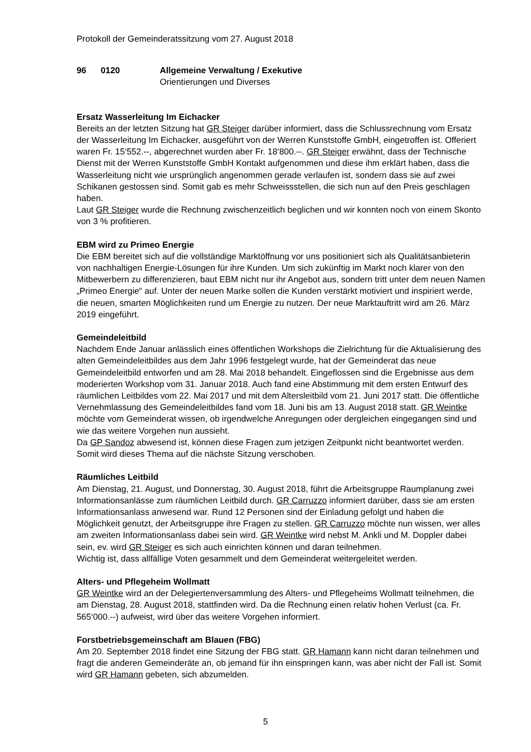Protokoll der Gemeinderatssitzung vom 27. August 2018
96 0120 Allgemeine Verwaltung / Exekutive
Orientierungen und Diverses
Ersatz Wasserleitung Im Eichacker
Bereits an der letzten Sitzung hat GR Steiger darüber informiert, dass die Schlussrechnung vom Ersatz der Wasserleitung Im Eichacker, ausgeführt von der Werren Kunststoffe GmbH, eingetroffen ist. Offeriert waren Fr. 15‘552.--, abgerechnet wurden aber Fr. 18‘800.--. GR Steiger erwähnt, dass der Technische Dienst mit der Werren Kunststoffe GmbH Kontakt aufgenommen und diese ihm erklärt haben, dass die Wasserleitung nicht wie ursprünglich angenommen gerade verlaufen ist, sondern dass sie auf zwei Schikanen gestossen sind. Somit gab es mehr Schweissstellen, die sich nun auf den Preis geschlagen haben.
Laut GR Steiger wurde die Rechnung zwischenzeitlich beglichen und wir konnten noch von einem Skonto von 3 % profitieren.
EBM wird zu Primeo Energie
Die EBM bereitet sich auf die vollständige Marktöffnung vor uns positioniert sich als Qualitätsanbieterin von nachhaltigen Energie-Lösungen für ihre Kunden. Um sich zukünftig im Markt noch klarer von den Mitbewerbern zu differenzieren, baut EBM nicht nur ihr Angebot aus, sondern tritt unter dem neuen Namen „Primeo Energie“ auf. Unter der neuen Marke sollen die Kunden verstärkt motiviert und inspiriert werde, die neuen, smarten Möglichkeiten rund um Energie zu nutzen. Der neue Marktauftritt wird am 26. März 2019 eingeführt.
Gemeindeleitbild
Nachdem Ende Januar anlässlich eines öffentlichen Workshops die Zielrichtung für die Aktualisierung des alten Gemeindeleitbildes aus dem Jahr 1996 festgelegt wurde, hat der Gemeinderat das neue Gemeindeleitbild entworfen und am 28. Mai 2018 behandelt. Eingeflossen sind die Ergebnisse aus dem moderierten Workshop vom 31. Januar 2018. Auch fand eine Abstimmung mit dem ersten Entwurf des räumlichen Leitbildes vom 22. Mai 2017 und mit dem Altersleitbild vom 21. Juni 2017 statt. Die öffentliche Vernehmlassung des Gemeindeleitbildes fand vom 18. Juni bis am 13. August 2018 statt. GR Weintke möchte vom Gemeinderat wissen, ob irgendwelche Anregungen oder dergleichen eingegangen sind und wie das weitere Vorgehen nun aussieht.
Da GP Sandoz abwesend ist, können diese Fragen zum jetzigen Zeitpunkt nicht beantwortet werden. Somit wird dieses Thema auf die nächste Sitzung verschoben.
Räumliches Leitbild
Am Dienstag, 21. August, und Donnerstag, 30. August 2018, führt die Arbeitsgruppe Raumplanung zwei Informationsanlässe zum räumlichen Leitbild durch. GR Carruzzo informiert darüber, dass sie am ersten Informationsanlass anwesend war. Rund 12 Personen sind der Einladung gefolgt und haben die Möglichkeit genutzt, der Arbeitsgruppe ihre Fragen zu stellen. GR Carruzzo möchte nun wissen, wer alles am zweiten Informationsanlass dabei sein wird. GR Weintke wird nebst M. Ankli und M. Doppler dabei sein, ev. wird GR Steiger es sich auch einrichten können und daran teilnehmen.
Wichtig ist, dass allfällige Voten gesammelt und dem Gemeinderat weitergeleitet werden.
Alters- und Pflegeheim Wollmatt
GR Weintke wird an der Delegiertenversammlung des Alters- und Pflegeheims Wollmatt teilnehmen, die am Dienstag, 28. August 2018, stattfinden wird. Da die Rechnung einen relativ hohen Verlust (ca. Fr. 565‘000.--) aufweist, wird über das weitere Vorgehen informiert.
Forstbetriebsgemeinschaft am Blauen (FBG)
Am 20. September 2018 findet eine Sitzung der FBG statt. GR Hamann kann nicht daran teilnehmen und fragt die anderen Gemeinderäte an, ob jemand für ihn einspringen kann, was aber nicht der Fall ist. Somit wird GR Hamann gebeten, sich abzumelden.
5